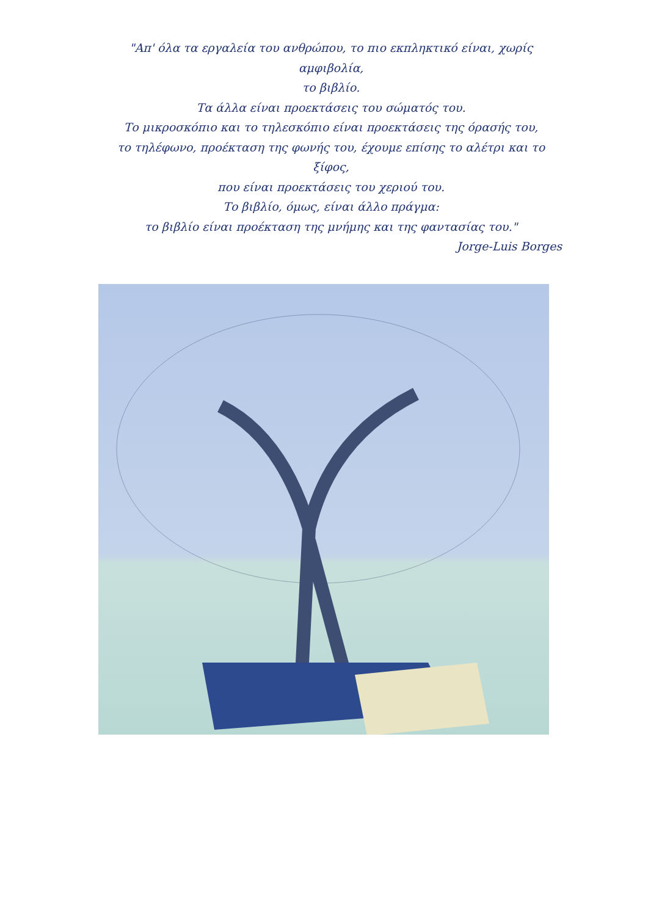"Απ' όλα τα εργαλεία του ανθρώπου, το πιο εκπληκτικό είναι, χωρίς αμφιβολία,
το βιβλίο.
Τα άλλα είναι προεκτάσεις του σώματός του.
Το μικροσκόπιο και το τηλεσκόπιο είναι προεκτάσεις της όρασής του,
το τηλέφωνο, προέκταση της φωνής του, έχουμε επίσης το αλέτρι και το ξίφος,
που είναι προεκτάσεις του χεριού του.
Το βιβλίο, όμως, είναι άλλο πράγμα:
το βιβλίο είναι προέκταση της μνήμης και της φαντασίας του."
Jorge-Luis Borges